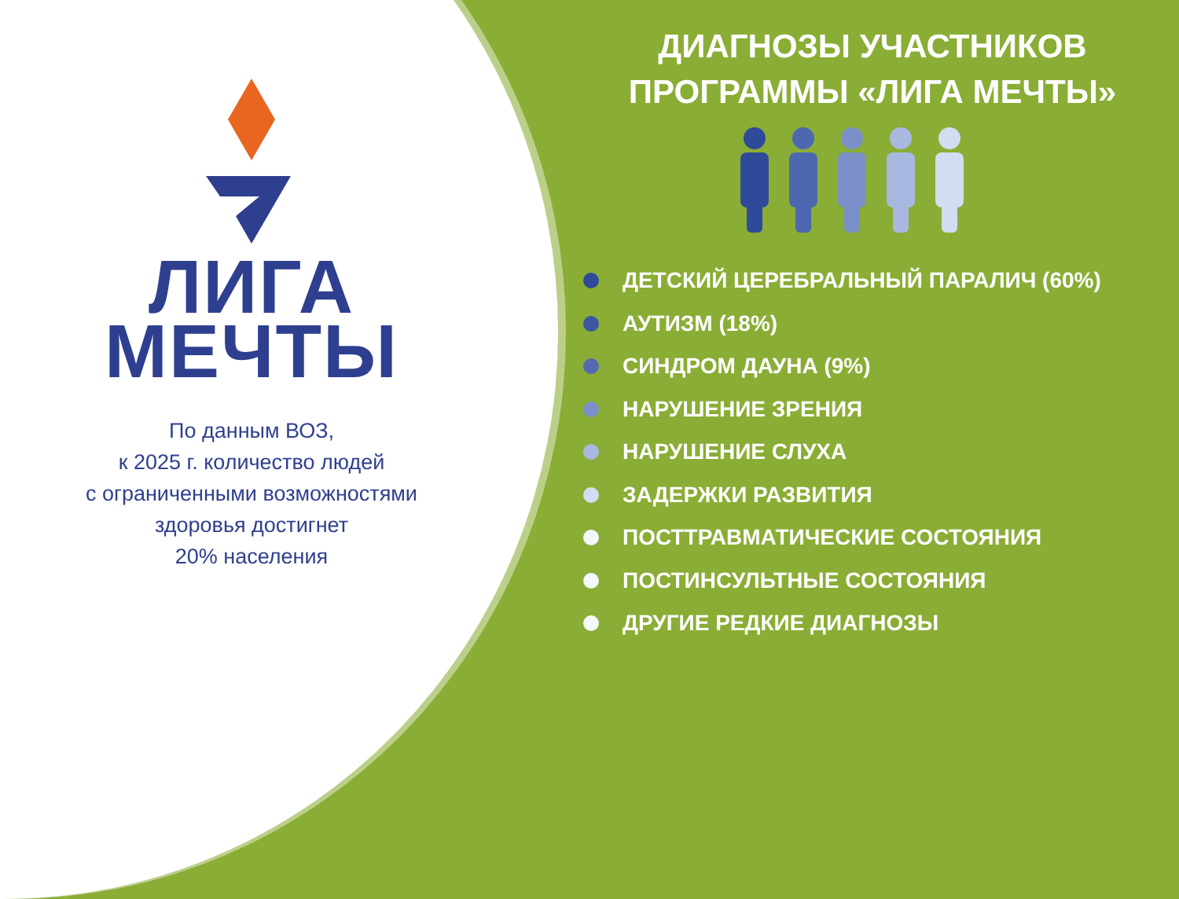ЛИГА
МЕЧТЫ
По данным ВОЗ,
к 2025 г. количество людей
с ограниченными возможностями
здоровья достигнет
20% населения
ДИАГНОЗЫ УЧАСТНИКОВ
ПРОГРАММЫ «ЛИГА МЕЧТЫ»
ДЕТСКИЙ ЦЕРЕБРАЛЬНЫЙ ПАРАЛИЧ (60%)
АУТИЗМ (18%)
СИНДРОМ ДАУНА (9%)
НАРУШЕНИЕ ЗРЕНИЯ
НАРУШЕНИЕ СЛУХА
ЗАДЕРЖКИ РАЗВИТИЯ
ПОСТТРАВМАТИЧЕСКИЕ СОСТОЯНИЯ
ПОСТИНСУЛЬТНЫЕ СОСТОЯНИЯ
ДРУГИЕ РЕДКИЕ ДИАГНОЗЫ